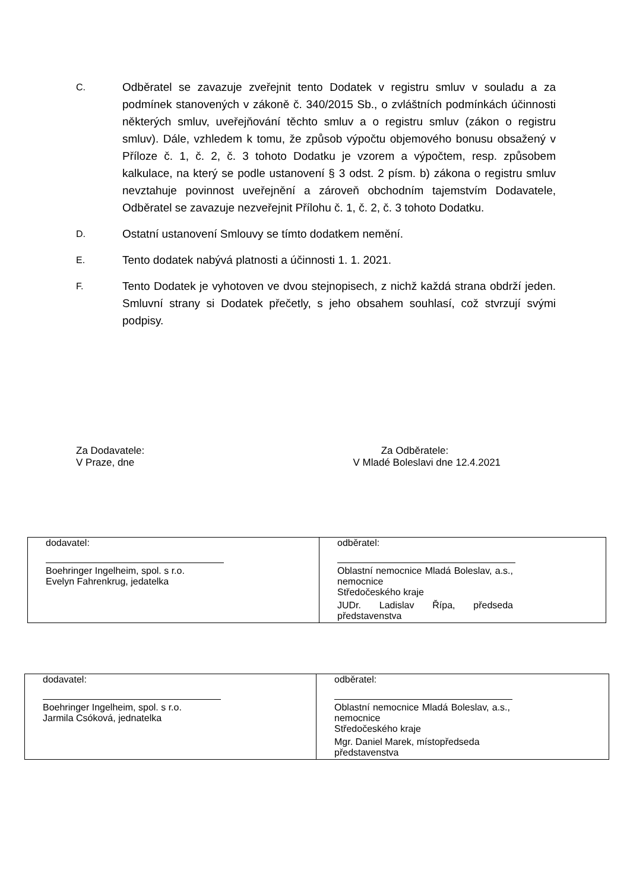C.
Odběratel se zavazuje zveřejnit tento Dodatek v registru smluv v souladu a za podmínek stanovených v zákoně č. 340/2015 Sb., o zvláštních podmínkách účinnosti některých smluv, uveřejňování těchto smluv a o registru smluv (zákon o registru smluv). Dále, vzhledem k tomu, že způsob výpočtu objemového bonusu obsažený v Příloze č. 1, č. 2, č. 3 tohoto Dodatku je vzorem a výpočtem, resp. způsobem kalkulace, na který se podle ustanovení § 3 odst. 2 písm. b) zákona o registru smluv nevztahuje povinnost uveřejnění a zároveň obchodním tajemstvím Dodavatele, Odběratel se zavazuje nezveřejnit Přílohu č. 1, č. 2, č. 3 tohoto Dodatku.
D.
Ostatní ustanovení Smlouvy se tímto dodatkem nemění.
E.
Tento dodatek nabývá platnosti a účinnosti 1. 1. 2021.
F.
Tento Dodatek je vyhotoven ve dvou stejnopisech, z nichž každá strana obdrží jeden. Smluvní strany si Dodatek přečetly, s jeho obsahem souhlasí, což stvrzují svými podpisy.
Za Dodavatele:
V Praze, dne
Za Odběratele:
V Mladé Boleslavi dne 12.4.2021
| dodavatel: Boehringer Ingelheim, spol. s r.o. Evelyn Fahrenkrug, jedatelka | odběratel: Oblastní nemocnice Mladá Boleslav, a.s., nemocnice Středočeského kraje JUDr. Ladislav Řípa, předseda představenstva |
| dodavatel: Boehringer Ingelheim, spol. s r.o. Jarmila Csóková, jednatelka | odběratel: Oblastní nemocnice Mladá Boleslav, a.s., nemocnice Středočeského kraje Mgr. Daniel Marek, místopředseda představenstva |